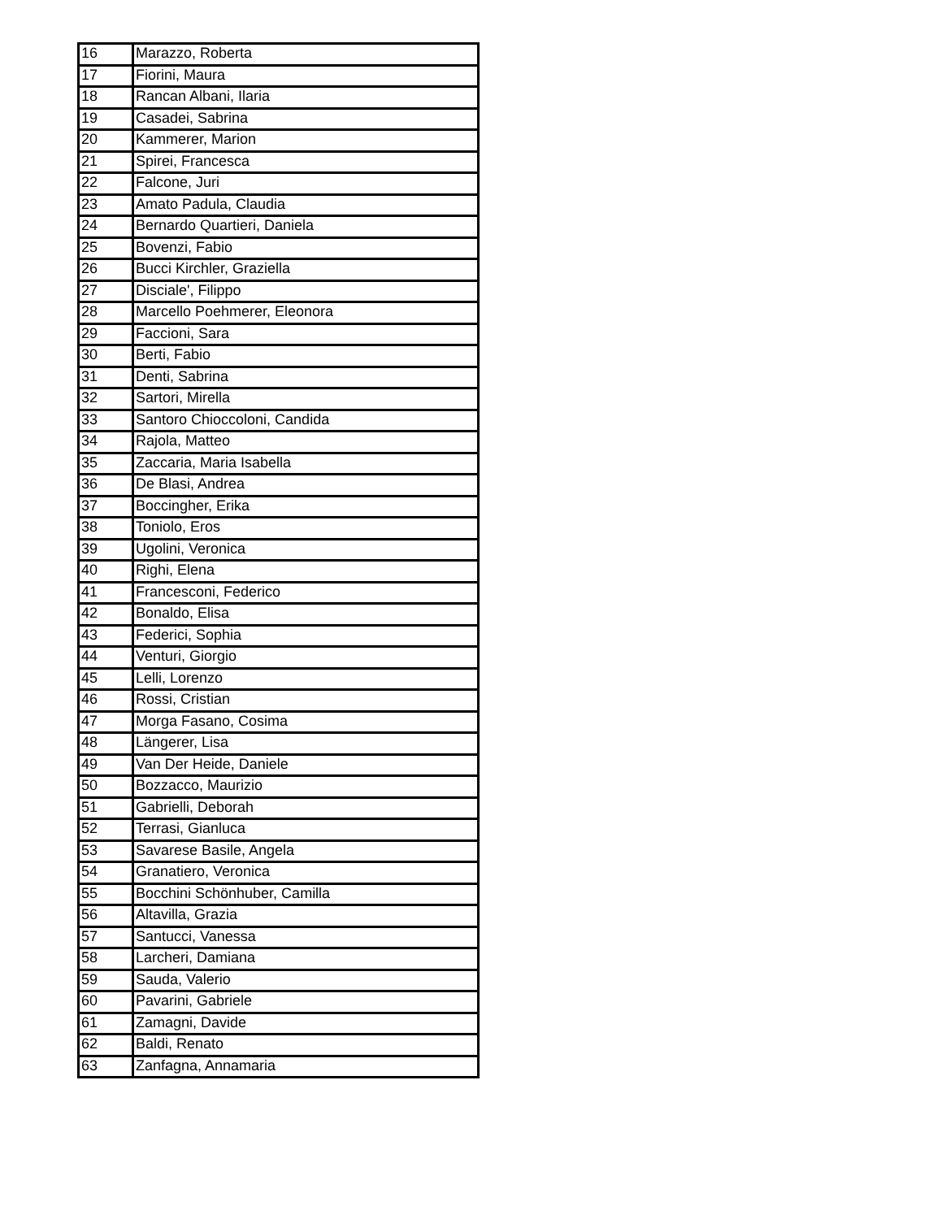| 16 | Marazzo, Roberta |
| 17 | Fiorini, Maura |
| 18 | Rancan Albani, Ilaria |
| 19 | Casadei, Sabrina |
| 20 | Kammerer, Marion |
| 21 | Spirei, Francesca |
| 22 | Falcone, Juri |
| 23 | Amato Padula, Claudia |
| 24 | Bernardo Quartieri, Daniela |
| 25 | Bovenzi, Fabio |
| 26 | Bucci Kirchler, Graziella |
| 27 | Disciale', Filippo |
| 28 | Marcello Poehmerer, Eleonora |
| 29 | Faccioni, Sara |
| 30 | Berti, Fabio |
| 31 | Denti, Sabrina |
| 32 | Sartori, Mirella |
| 33 | Santoro Chioccoloni, Candida |
| 34 | Rajola, Matteo |
| 35 | Zaccaria, Maria Isabella |
| 36 | De Blasi, Andrea |
| 37 | Boccingher, Erika |
| 38 | Toniolo, Eros |
| 39 | Ugolini, Veronica |
| 40 | Righi, Elena |
| 41 | Francesconi, Federico |
| 42 | Bonaldo, Elisa |
| 43 | Federici, Sophia |
| 44 | Venturi, Giorgio |
| 45 | Lelli, Lorenzo |
| 46 | Rossi, Cristian |
| 47 | Morga Fasano, Cosima |
| 48 | Längerer, Lisa |
| 49 | Van Der Heide, Daniele |
| 50 | Bozzacco, Maurizio |
| 51 | Gabrielli, Deborah |
| 52 | Terrasi, Gianluca |
| 53 | Savarese Basile, Angela |
| 54 | Granatiero, Veronica |
| 55 | Bocchini Schönhuber, Camilla |
| 56 | Altavilla, Grazia |
| 57 | Santucci, Vanessa |
| 58 | Larcheri, Damiana |
| 59 | Sauda, Valerio |
| 60 | Pavarini, Gabriele |
| 61 | Zamagni, Davide |
| 62 | Baldi, Renato |
| 63 | Zanfagna, Annamaria |